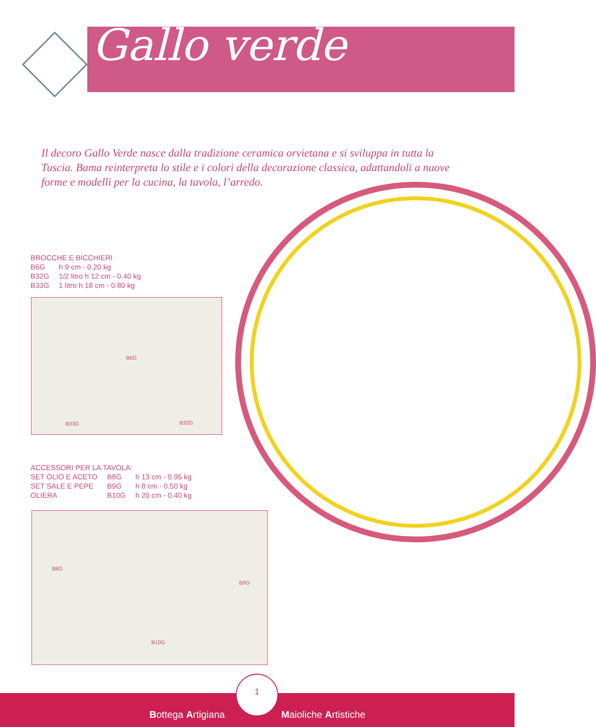Gallo verde
Il decoro Gallo Verde nasce dalla tradizione ceramica orvietana e si sviluppa in tutta la Tuscia. Bama reinterpreta lo stile e i colori della decorazione classica, adattandoli a nuove forme e modelli per la cucina, la tavola, l’arredo.
BROCCHE E BICCHIERI
| B6G | h 9 cm - 0.20 kg |
| B32G | 1/2 litro h 12 cm - 0.40 kg |
| B33G | 1 litro h 18 cm - 0.80 kg |
B6G
B33G B32G
ACCESSORI PER LA TAVOLA:
| SET OLIO E ACETO | B8G | h 13 cm - 0.95 kg |
| SET SALE E PEPE | B9G | h 8 cm - 0.50 kg |
| OLIERA | B10G | h 20 cm - 0.40 kg |
B8G
B9G
B10G
Bottega Artigiana Maioliche Artistiche
1